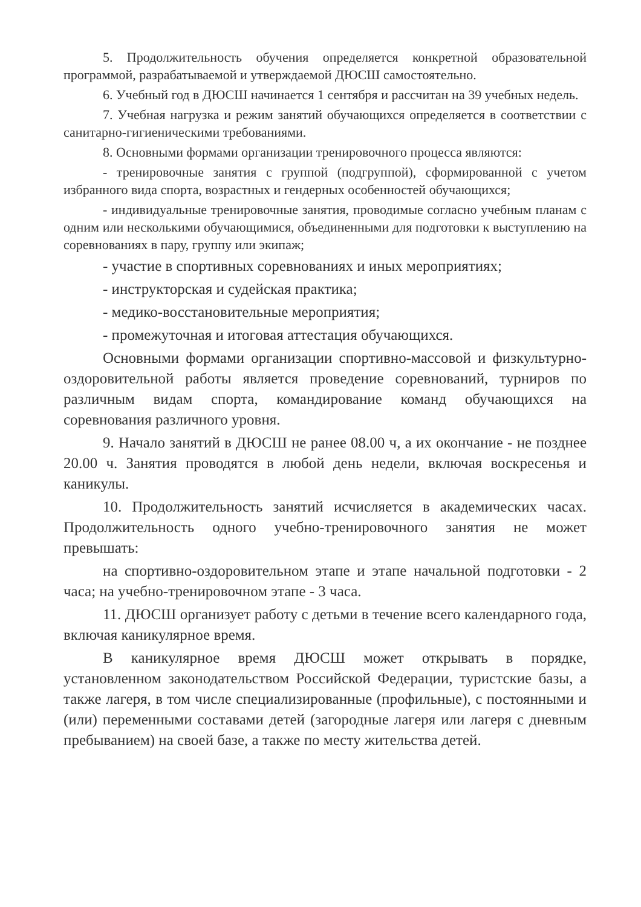5. Продолжительность обучения определяется конкретной образовательной программой, разрабатываемой и утверждаемой ДЮСШ самостоятельно.
6. Учебный год в ДЮСШ начинается 1 сентября и рассчитан на 39 учебных недель.
7. Учебная нагрузка и режим занятий обучающихся определяется в соответствии с санитарно-гигиеническими требованиями.
8. Основными формами организации тренировочного процесса являются:
- тренировочные занятия с группой (подгруппой), сформированной с учетом избранного вида спорта, возрастных и гендерных особенностей обучающихся;
- индивидуальные тренировочные занятия, проводимые согласно учебным планам с одним или несколькими обучающимися, объединенными для подготовки к выступлению на соревнованиях в пару, группу или экипаж;
- участие в спортивных соревнованиях и иных мероприятиях;
- инструкторская и судейская практика;
- медико-восстановительные мероприятия;
- промежуточная и итоговая аттестация обучающихся.
Основными формами организации спортивно-массовой и физкультурно-оздоровительной работы является проведение соревнований, турниров по различным видам спорта, командирование команд обучающихся на соревнования различного уровня.
9. Начало занятий в ДЮСШ не ранее 08.00 ч, а их окончание - не позднее 20.00 ч. Занятия проводятся в любой день недели, включая воскресенья и каникулы.
10. Продолжительность занятий исчисляется в академических часах. Продолжительность одного учебно-тренировочного занятия не может превышать:
на спортивно-оздоровительном этапе и этапе начальной подготовки - 2 часа; на учебно-тренировочном этапе - 3 часа.
11. ДЮСШ организует работу с детьми в течение всего календарного года, включая каникулярное время.
В каникулярное время ДЮСШ может открывать в порядке, установленном законодательством Российской Федерации, туристские базы, а также лагеря, в том числе специализированные (профильные), с постоянными и (или) переменными составами детей (загородные лагеря или лагеря с дневным пребыванием) на своей базе, а также по месту жительства детей.